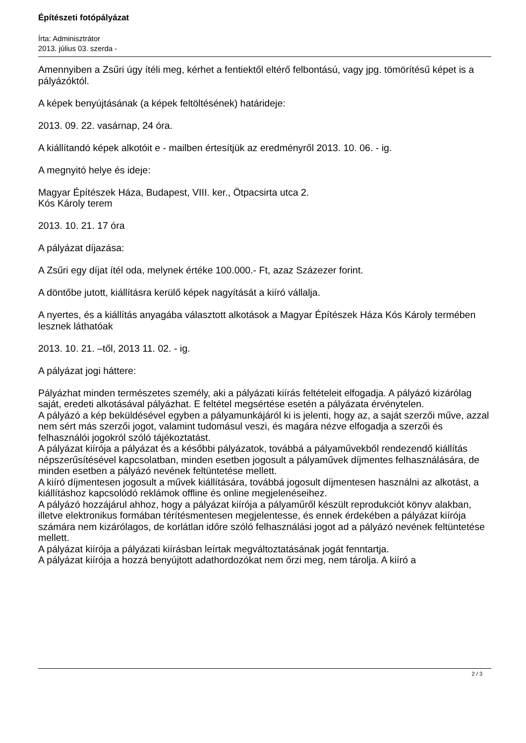Építészeti fotópályázat
Írta: Adminisztrátor
2013. július 03. szerda -
Amennyiben a Zsűri úgy ítéli meg, kérhet a fentiektől eltérő felbontású, vagy jpg. tömörítésű képet is a pályázóktól.
A képek benyújtásának (a képek feltöltésének) határideje:
2013. 09. 22. vasárnap, 24 óra.
A kiállítandó képek alkotóit e - mailben értesítjük az eredményről 2013. 10. 06. - ig.
A megnyitó helye és ideje:
Magyar Építészek Háza, Budapest, VIII. ker., Ötpacsirta utca 2.
Kós Károly terem
2013. 10. 21. 17 óra
A pályázat díjazása:
A Zsűri egy díjat ítél oda, melynek értéke 100.000.- Ft, azaz Százezer forint.
A döntőbe jutott, kiállításra kerülő képek nagyítását a kiíró vállalja.
A nyertes, és a kiállítás anyagába választott alkotások a Magyar Építészek Háza Kós Károly termében lesznek láthatóak
2013. 10. 21. –től, 2013 11. 02. - ig.
A pályázat jogi háttere:
Pályázhat minden természetes személy, aki a pályázati kiírás feltételeit elfogadja. A pályázó kizárólag saját, eredeti alkotásával pályázhat. E feltétel megsértése esetén a pályázata érvénytelen.
A pályázó a kép beküldésével egyben a pályamunkájáról ki is jelenti, hogy az, a saját szerzői műve, azzal nem sért más szerzői jogot, valamint tudomásul veszi, és magára nézve elfogadja a szerzői és felhasználói jogokról szóló tájékoztatást.
A pályázat kiírója a pályázat és a későbbi pályázatok, továbbá a pályaművekből rendezendő kiállítás népszerűsítésével kapcsolatban, minden esetben jogosult a pályaművek díjmentes felhasználására, de minden esetben a pályázó nevének feltüntetése mellett.
A kiíró díjmentesen jogosult a művek kiállítására, továbbá jogosult díjmentesen használni az alkotást, a kiállításhoz kapcsolódó reklámok offline és online megjelenéseihez.
A pályázó hozzájárul ahhoz, hogy a pályázat kiírója a pályaműről készült reprodukciót könyv alakban, illetve elektronikus formában térítésmentesen megjelentesse, és ennek érdekében a pályázat kiírója számára nem kizárólagos, de korlátlan időre szóló felhasználási jogot ad a pályázó nevének feltüntetése mellett.
A pályázat kiírója a pályázati kiírásban leírtak megváltoztatásának jogát fenntartja.
A pályázat kiírója a hozzá benyújtott adathordozókat nem őrzi meg, nem tárolja. A kiíró a
2 / 3